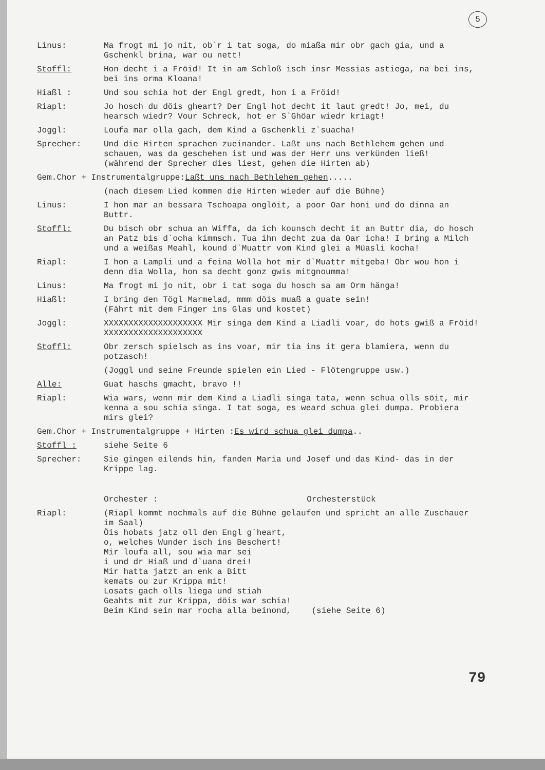5
Linus: Ma frogt mi jo nit, ob`r i tat soga, do miaßa mir obr gach gia, und a Gschenkl brina, war ou nett!
Stoffl: Hon decht i a Fröid! It in am Schloß isch insr Messias astiega, na bei ins, bei ins orma Kloana!
Hiaßl : Und sou schia hot der Engl gredt, hon i a Fröid!
Riapl: Jo hosch du döis gheart? Der Engl hot decht it laut gredt! Jo, mei, du hearsch wiedr? Vour Schreck, hot er S`Ghöar wiedr kriagt!
Joggl: Loufa mar olla gach, dem Kind a Gschenkli z`suacha!
Sprecher: Und die Hirten sprachen zueinander. Laßt uns nach Bethlehem gehen und schauen, was da geschehen ist und was der Herr uns verkünden ließ!
(während der Sprecher dies liest, gehen die Hirten ab)
Gem.Chor + Instrumentalgruppe: Laßt uns nach Bethlehem gehen.....
(nach diesem Lied kommen die Hirten wieder auf die Bühne)
Linus: I hon mar an bessara Tschoapa onglöit, a poor Oar honi und do dinna an Buttr.
Stoffl: Du bisch obr schua an Wiffa, da ich kounsch decht it an Buttr dia, do hosch an Patz bis d`ocha kimmsch. Tua ihn decht zua da Oar icha! I bring a Milch und a weißas Meahl, kound d`Muattr vom Kind glei a Müasli kocha!
Riapl: I hon a Lampli und a feina Wolla hot mir d`Muattr mitgeba! Obr wou hon i denn dia Wolla, hon sa decht gonz gwis mitgnoumma!
Linus: Ma frogt mi jo nit, obr i tat soga du hosch sa am Orm hänga!
Hiaßl: I bring den Tögl Marmelad, mmm döis muaß a guate sein!
(Fährt mit dem Finger ins Glas und kostet)
Joggl: XXXXXXXXXXXXXXXXXXXX Mir singa dem Kind a Liadli voar, do hots gwiß a Fröid! XXXXXXXXXXXXXXXXXXXX
Stoffl: Obr zersch spielsch as ins voar, mir tia ins it gera blamiera, wenn du potzasch!
(Joggl und seine Freunde spielen ein Lied - Flötengruppe usw.)
Alle: Guat haschs gmacht, bravo !!
Riapl: Wia wars, wenn mir dem Kind a Liadli singa tata, wenn schua olls söit, mir kenna a sou schia singa. I tat soga, es weard schua glei dumpa. Probiera mirs glei?
Gem.Chor + Instrumentalgruppe + Hirten : Es wird schua glei dumpa..
Stoffl : siehe Seite 6
Sprecher: Sie gingen eilends hin, fanden Maria und Josef und das Kind- das in der Krippe lag.
Orchester : Orchesterstück
Riapl: (Riapl kommt nochmals auf die Bühne gelaufen und spricht an alle Zuschauer im Saal)
Öis hobats jatz oll den Engl g`heart,
o, welches Wunder isch ins Beschert!
Mir loufa all, sou wia mar sei
i und dr Hiaß und d`uana drei!
Mir hatta jatzt an enk a Bitt
kemats ou zur Krippa mit!
Losats gach olls liega und stiah
Geahts mit zur Krippa, döis war schia!
Beim Kind sein mar rocha alla beinond, (siehe Seite 6)
79